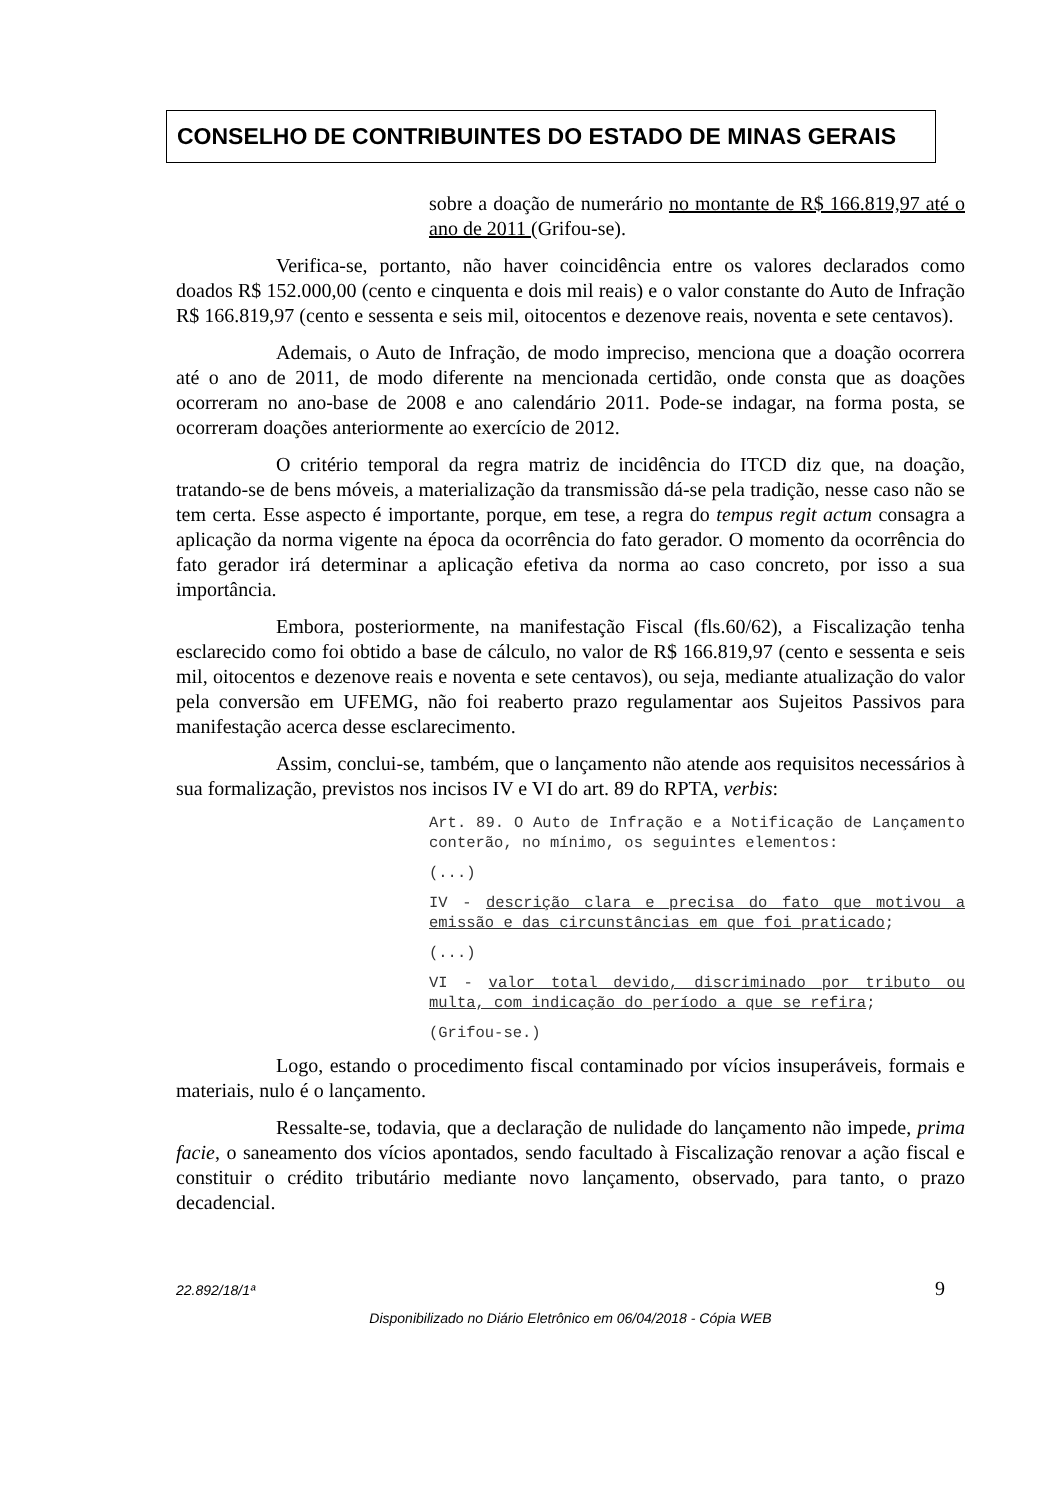CONSELHO DE CONTRIBUINTES DO ESTADO DE MINAS GERAIS
sobre a doação de numerário no montante de R$ 166.819,97 até o ano de 2011 (Grifou-se).
Verifica-se, portanto, não haver coincidência entre os valores declarados como doados R$ 152.000,00 (cento e cinquenta e dois mil reais) e o valor constante do Auto de Infração R$ 166.819,97 (cento e sessenta e seis mil, oitocentos e dezenove reais, noventa e sete centavos).
Ademais, o Auto de Infração, de modo impreciso, menciona que a doação ocorrera até o ano de 2011, de modo diferente na mencionada certidão, onde consta que as doações ocorreram no ano-base de 2008 e ano calendário 2011. Pode-se indagar, na forma posta, se ocorreram doações anteriormente ao exercício de 2012.
O critério temporal da regra matriz de incidência do ITCD diz que, na doação, tratando-se de bens móveis, a materialização da transmissão dá-se pela tradição, nesse caso não se tem certa. Esse aspecto é importante, porque, em tese, a regra do tempus regit actum consagra a aplicação da norma vigente na época da ocorrência do fato gerador. O momento da ocorrência do fato gerador irá determinar a aplicação efetiva da norma ao caso concreto, por isso a sua importância.
Embora, posteriormente, na manifestação Fiscal (fls.60/62), a Fiscalização tenha esclarecido como foi obtido a base de cálculo, no valor de R$ 166.819,97 (cento e sessenta e seis mil, oitocentos e dezenove reais e noventa e sete centavos), ou seja, mediante atualização do valor pela conversão em UFEMG, não foi reaberto prazo regulamentar aos Sujeitos Passivos para manifestação acerca desse esclarecimento.
Assim, conclui-se, também, que o lançamento não atende aos requisitos necessários à sua formalização, previstos nos incisos IV e VI do art. 89 do RPTA, verbis:
Art. 89. O Auto de Infração e a Notificação de Lançamento conterão, no mínimo, os seguintes elementos:
(...)
IV - descrição clara e precisa do fato que motivou a emissão e das circunstâncias em que foi praticado;
(...)
VI - valor total devido, discriminado por tributo ou multa, com indicação do período a que se refira;
(Grifou-se.)
Logo, estando o procedimento fiscal contaminado por vícios insuperáveis, formais e materiais, nulo é o lançamento.
Ressalte-se, todavia, que a declaração de nulidade do lançamento não impede, prima facie, o saneamento dos vícios apontados, sendo facultado à Fiscalização renovar a ação fiscal e constituir o crédito tributário mediante novo lançamento, observado, para tanto, o prazo decadencial.
22.892/18/1ª 9
Disponibilizado no Diário Eletrônico em 06/04/2018 - Cópia WEB